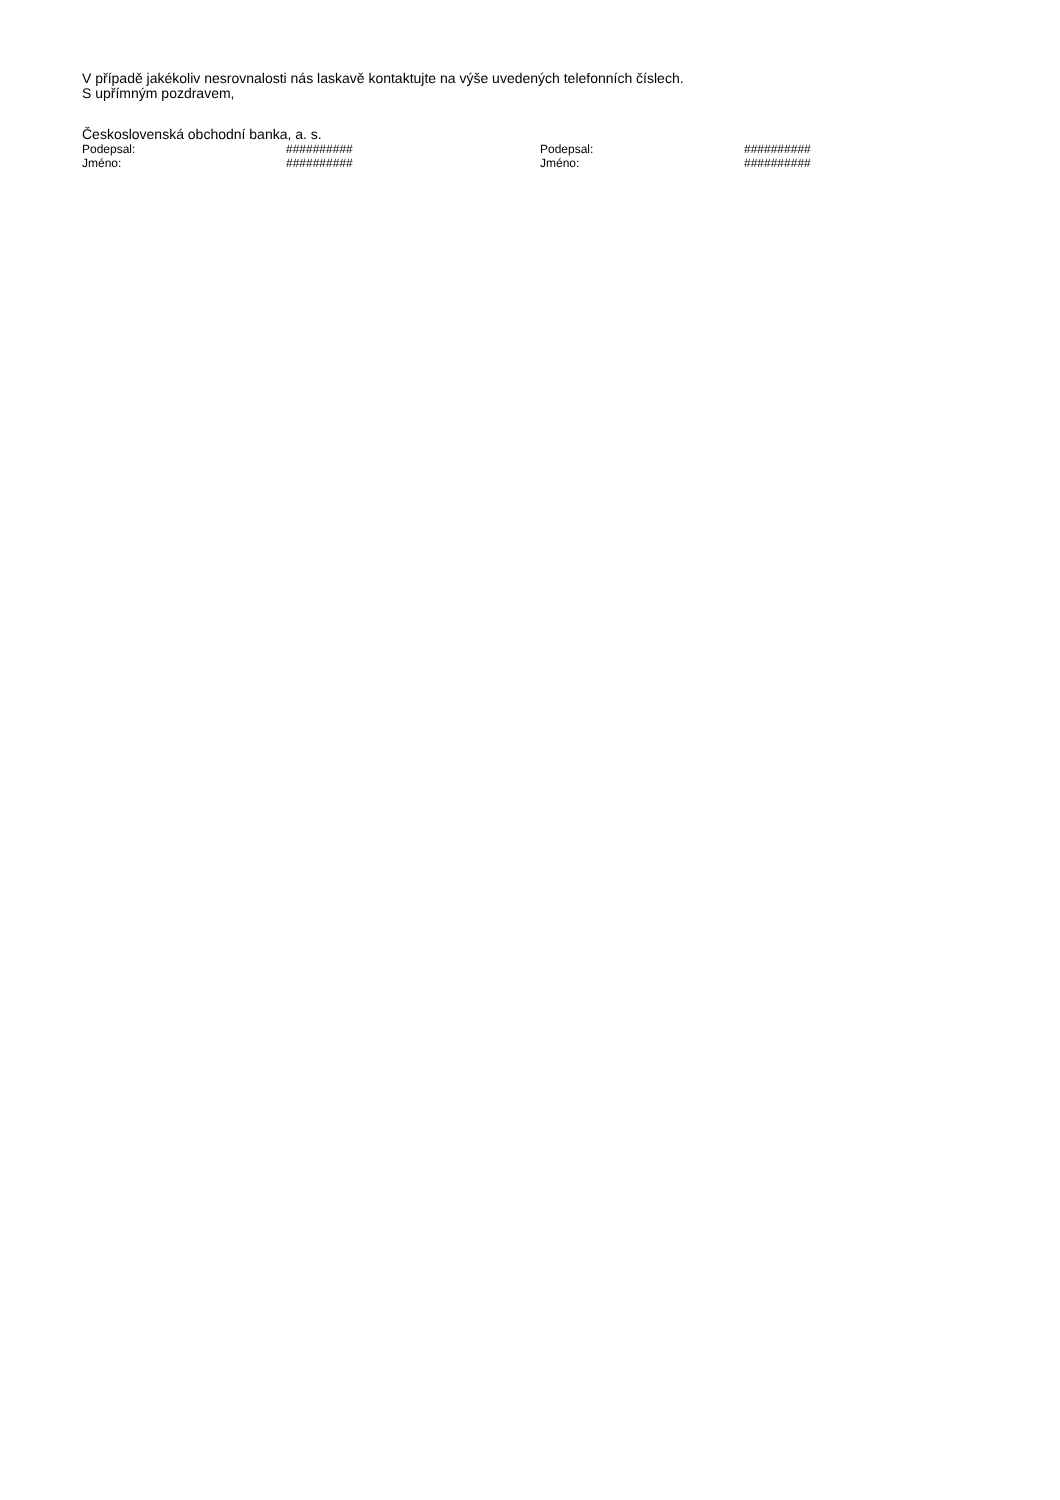V případě jakékoliv nesrovnalosti nás laskavě kontaktujte na výše uvedených telefonních číslech.
S upřímným pozdravem,
Československá obchodní banka, a. s.
| Podepsal: | ########## | Podepsal: | ########## |
| Jméno: | ########## | Jméno: | ########## |